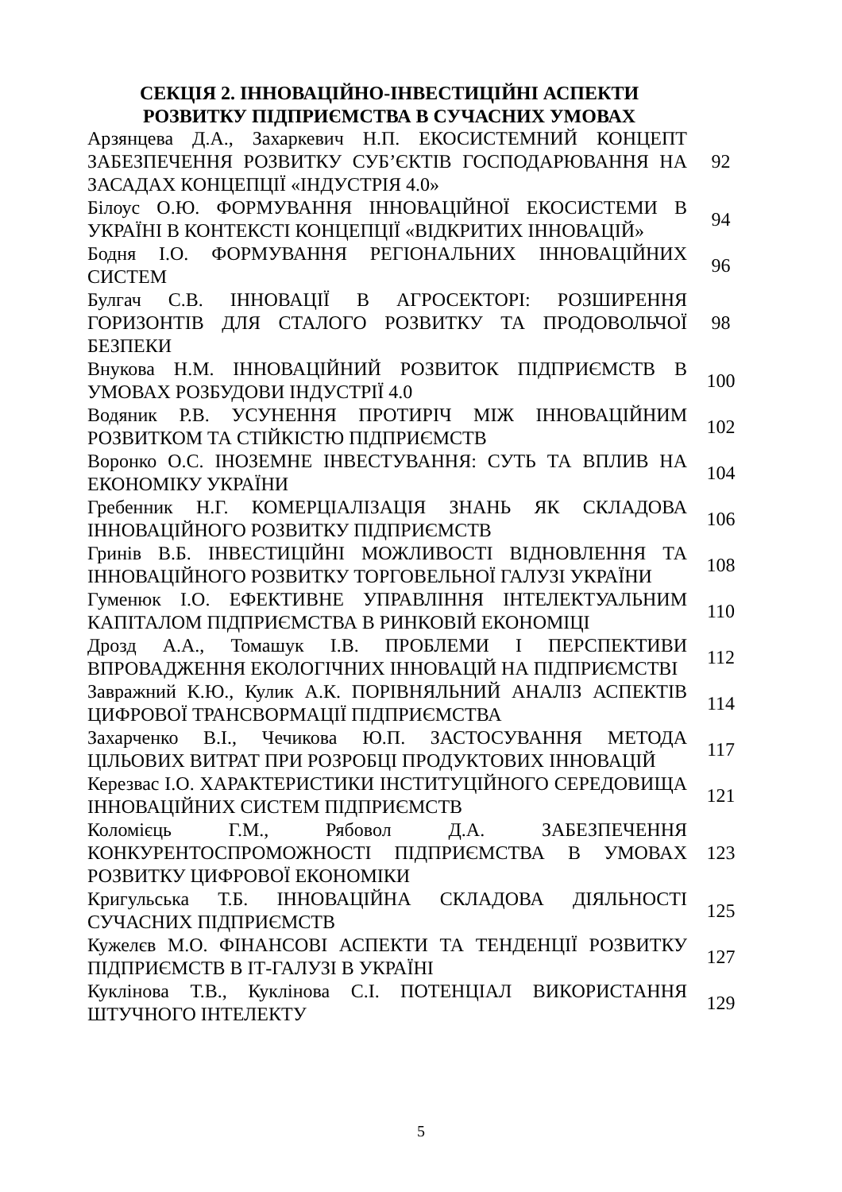СЕКЦІЯ 2. ІННОВАЦІЙНО-ІНВЕСТИЦІЙНІ АСПЕКТИ РОЗВИТКУ ПІДПРИЄМСТВА В СУЧАСНИХ УМОВАХ
| Арзянцева Д.А., Захаркевич Н.П. ЕКОСИСТЕМНИЙ КОНЦЕПТ ЗАБЕЗПЕЧЕННЯ РОЗВИТКУ СУБ’ЄКТІВ ГОСПОДАРЮВАННЯ НА ЗАСАДАХ КОНЦЕПЦІЇ «ІНДУСТРІЯ 4.0» | 92 |
| Білоус О.Ю. ФОРМУВАННЯ ІННОВАЦІЙНОЇ ЕКОСИСТЕМИ В УКРАЇНІ В КОНТЕКСТІ КОНЦЕПЦІЇ «ВІДКРИТИХ ІННОВАЦІЙ» | 94 |
| Бодня І.О. ФОРМУВАННЯ РЕГІОНАЛЬНИХ ІННОВАЦІЙНИХ СИСТЕМ | 96 |
| Булгач С.В. ІННОВАЦІЇ В АГРОСЕКТОРІ: РОЗШИРЕННЯ ГОРИЗОНТІВ ДЛЯ СТАЛОГО РОЗВИТКУ ТА ПРОДОВОЛЬЧОЇ БЕЗПЕКИ | 98 |
| Внукова Н.М. ІННОВАЦІЙНИЙ РОЗВИТОК ПІДПРИЄМСТВ В УМОВАХ РОЗБУДОВИ ІНДУСТРІЇ 4.0 | 100 |
| Водяник Р.В. УСУНЕННЯ ПРОТИРІЧ МІЖ ІННОВАЦІЙНИМ РОЗВИТКОМ ТА СТІЙКІСТЮ ПІДПРИЄМСТВ | 102 |
| Воронко О.С. ІНОЗЕМНЕ ІНВЕСТУВАННЯ: СУТЬ ТА ВПЛИВ НА ЕКОНОМІКУ УКРАЇНИ | 104 |
| Гребенник Н.Г. КОМЕРЦІАЛІЗАЦІЯ ЗНАНЬ ЯК СКЛАДОВА ІННОВАЦІЙНОГО РОЗВИТКУ ПІДПРИЄМСТВ | 106 |
| Гринів В.Б. ІНВЕСТИЦІЙНІ МОЖЛИВОСТІ ВІДНОВЛЕННЯ ТА ІННОВАЦІЙНОГО РОЗВИТКУ ТОРГОВЕЛЬНОЇ ГАЛУЗІ УКРАЇНИ | 108 |
| Гуменюк І.О. ЕФЕКТИВНЕ УПРАВЛІННЯ ІНТЕЛЕКТУАЛЬНИМ КАПІТАЛОМ ПІДПРИЄМСТВА В РИНКОВІЙ ЕКОНОМІЦІ | 110 |
| Дрозд А.А., Томашук І.В. ПРОБЛЕМИ І ПЕРСПЕКТИВИ ВПРОВАДЖЕННЯ ЕКОЛОГІЧНИХ ІННОВАЦІЙ НА ПІДПРИЄМСТВІ | 112 |
| Завражний К.Ю., Кулик А.К. ПОРІВНЯЛЬНИЙ АНАЛІЗ АСПЕКТІВ ЦИФРОВОЇ ТРАНСВОРМАЦІЇ ПІДПРИЄМСТВА | 114 |
| Захарченко В.І., Чечикова Ю.П. ЗАСТОСУВАННЯ МЕТОДА ЦІЛЬОВИХ ВИТРАТ ПРИ РОЗРОБЦІ ПРОДУКТОВИХ ІННОВАЦІЙ | 117 |
| Керезвас І.О. ХАРАКТЕРИСТИКИ ІНСТИТУЦІЙНОГО СЕРЕДОВИЩА ІННОВАЦІЙНИХ СИСТЕМ ПІДПРИЄМСТВ | 121 |
| Коломієць Г.М., Рябовол Д.А. ЗАБЕЗПЕЧЕННЯ КОНКУРЕНТОСПРОМОЖНОСТІ ПІДПРИЄМСТВА В УМОВАХ РОЗВИТКУ ЦИФРОВОЇ ЕКОНОМІКИ | 123 |
| Кригульська Т.Б. ІННОВАЦІЙНА СКЛАДОВА ДІЯЛЬНОСТІ СУЧАСНИХ ПІДПРИЄМСТВ | 125 |
| Кужелєв М.О. ФІНАНСОВІ АСПЕКТИ ТА ТЕНДЕНЦІЇ РОЗВИТКУ ПІДПРИЄМСТВ В ІТ-ГАЛУЗІ В УКРАЇНІ | 127 |
| Куклінова Т.В., Куклінова С.І. ПОТЕНЦІАЛ ВИКОРИСТАННЯ ШТУЧНОГО ІНТЕЛЕКТУ | 129 |
5